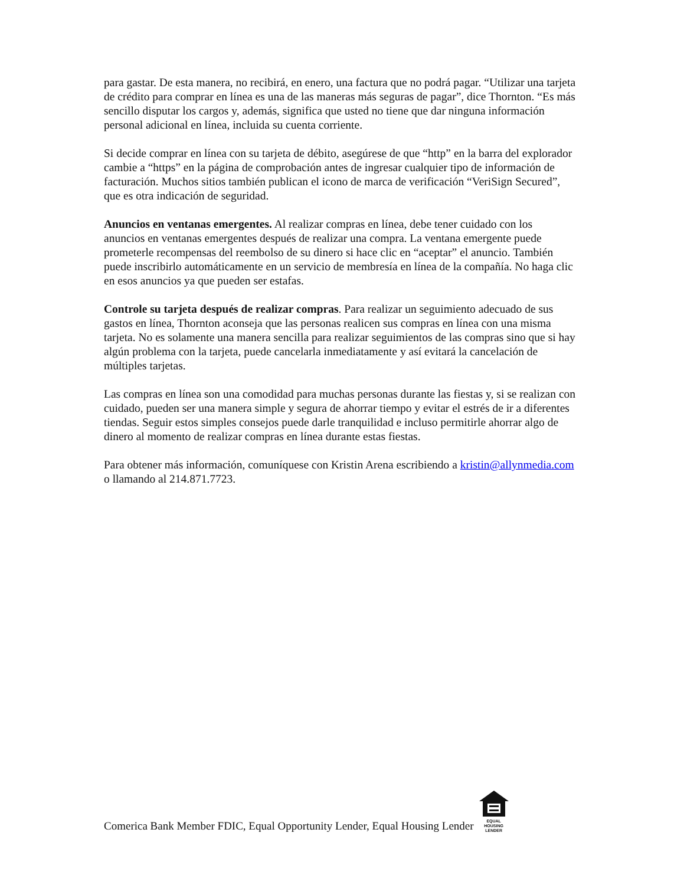para gastar. De esta manera, no recibirá, en enero, una factura que no podrá pagar. “Utilizar una tarjeta de crédito para comprar en línea es una de las maneras más seguras de pagar”, dice Thornton. “Es más sencillo disputar los cargos y, además, significa que usted no tiene que dar ninguna información personal adicional en línea, incluida su cuenta corriente.
Si decide comprar en línea con su tarjeta de débito, asegúrese de que “http” en la barra del explorador cambie a “https” en la página de comprobación antes de ingresar cualquier tipo de información de facturación. Muchos sitios también publican el icono de marca de verificación “VeriSign Secured”, que es otra indicación de seguridad.
Anuncios en ventanas emergentes. Al realizar compras en línea, debe tener cuidado con los anuncios en ventanas emergentes después de realizar una compra. La ventana emergente puede prometerle recompensas del reembolso de su dinero si hace clic en “aceptar” el anuncio. También puede inscribirlo automáticamente en un servicio de membresía en línea de la compañía. No haga clic en esos anuncios ya que pueden ser estafas.
Controle su tarjeta después de realizar compras. Para realizar un seguimiento adecuado de sus gastos en línea, Thornton aconseja que las personas realicen sus compras en línea con una misma tarjeta. No es solamente una manera sencilla para realizar seguimientos de las compras sino que si hay algún problema con la tarjeta, puede cancelarla inmediatamente y así evitará la cancelación de múltiples tarjetas.
Las compras en línea son una comodidad para muchas personas durante las fiestas y, si se realizan con cuidado, pueden ser una manera simple y segura de ahorrar tiempo y evitar el estrés de ir a diferentes tiendas. Seguir estos simples consejos puede darle tranquilidad e incluso permitirle ahorrar algo de dinero al momento de realizar compras en línea durante estas fiestas.
Para obtener más información, comuníquese con Kristin Arena escribiendo a kristin@allynmedia.com o llamando al 214.871.7723.
Comerica Bank Member FDIC, Equal Opportunity Lender, Equal Housing Lender
EQUAL HOUSING
LENDER